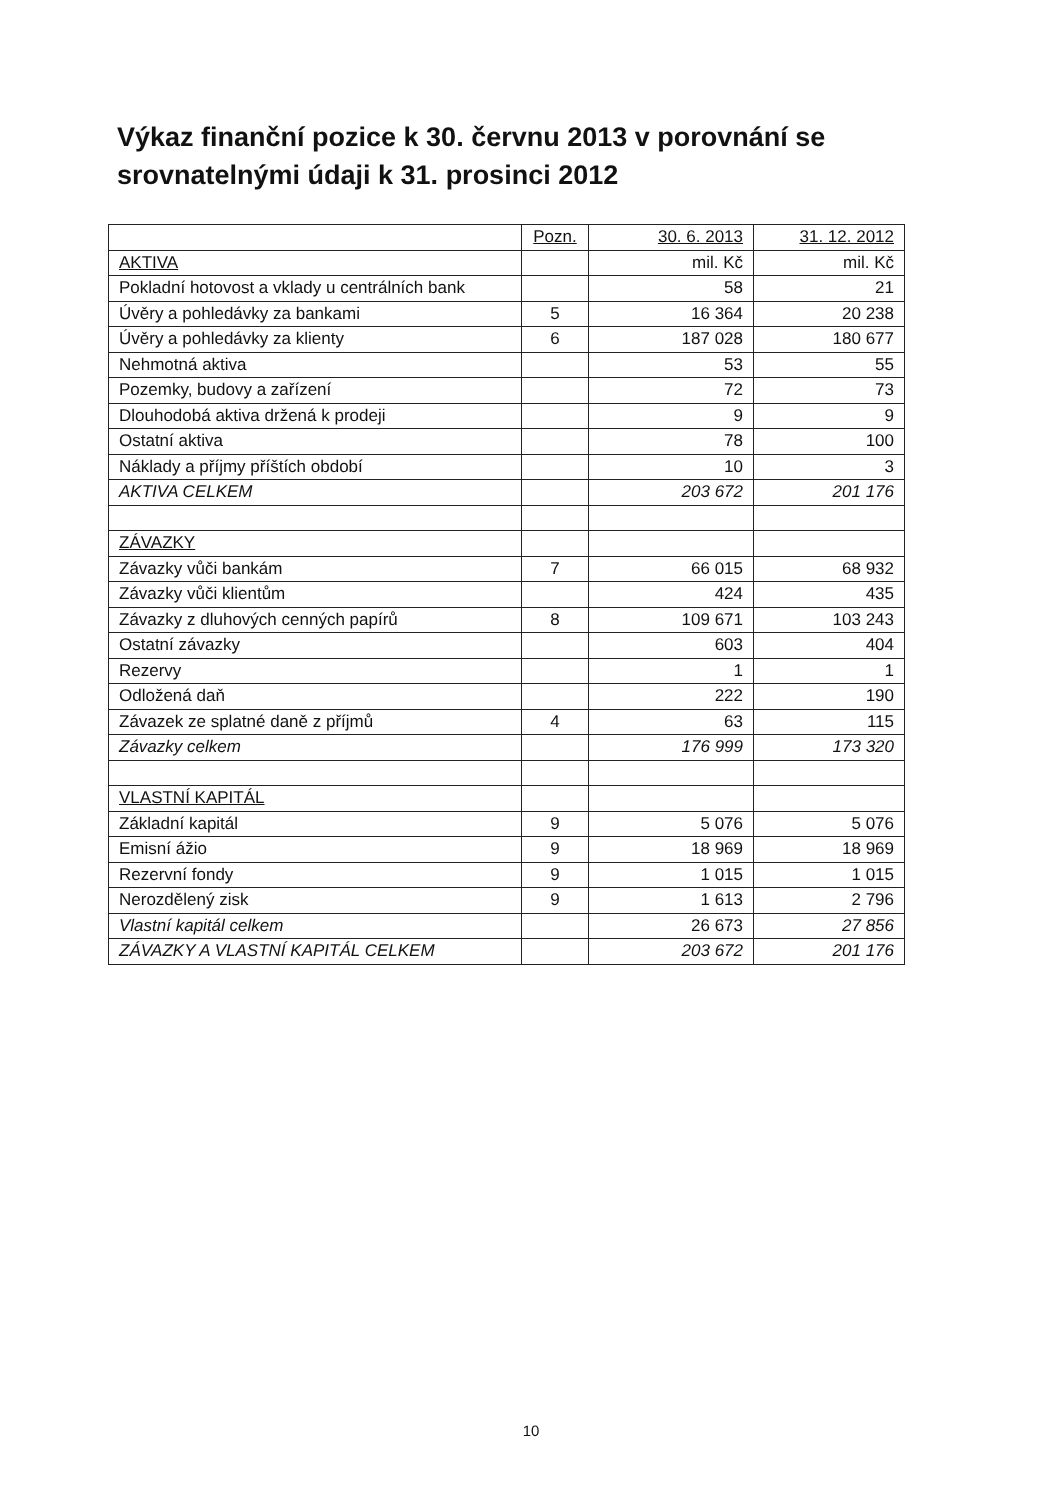Výkaz finanční pozice k 30. červnu 2013 v porovnání se srovnatelnými údaji k 31. prosinci 2012
| | Pozn. | 30. 6. 2013 | 31. 12. 2012 |
| --- | --- | --- | --- |
| AKTIVA | | mil. Kč | mil. Kč |
| Pokladní hotovost a vklady u centrálních bank | | 58 | 21 |
| Úvěry a pohledávky za bankami | 5 | 16 364 | 20 238 |
| Úvěry a pohledávky za klienty | 6 | 187 028 | 180 677 |
| Nehmotná aktiva | | 53 | 55 |
| Pozemky, budovy a zařízení | | 72 | 73 |
| Dlouhodobá aktiva držená k prodeji | | 9 | 9 |
| Ostatní aktiva | | 78 | 100 |
| Náklady a příjmy příštích období | | 10 | 3 |
| AKTIVA CELKEM | | 203 672 | 201 176 |
| ZÁVAZKY | | | |
| Závazky vůči bankám | 7 | 66 015 | 68 932 |
| Závazky vůči klientům | | 424 | 435 |
| Závazky z dluhových cenných papírů | 8 | 109 671 | 103 243 |
| Ostatní závazky | | 603 | 404 |
| Rezervy | | 1 | 1 |
| Odložená daň | | 222 | 190 |
| Závazek ze splatné daně z příjmů | 4 | 63 | 115 |
| Závazky celkem | | 176 999 | 173 320 |
| VLASTNÍ KAPITÁL | | | |
| Základní kapitál | 9 | 5 076 | 5 076 |
| Emisní ážio | 9 | 18 969 | 18 969 |
| Rezervní fondy | 9 | 1 015 | 1 015 |
| Nerozdělený zisk | 9 | 1 613 | 2 796 |
| Vlastní kapitál celkem | | 26 673 | 27 856 |
| ZÁVAZKY A VLASTNÍ KAPITÁL CELKEM | | 203 672 | 201 176 |
10